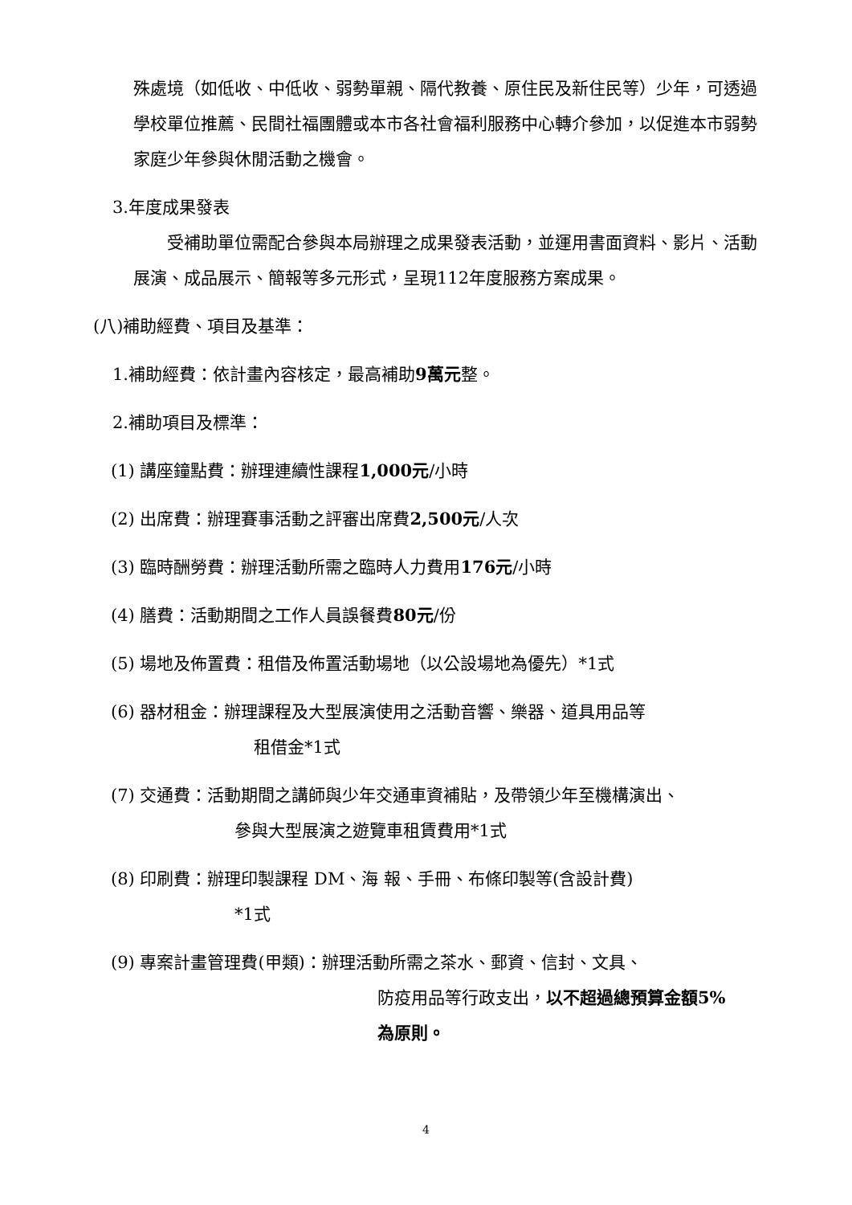殊處境（如低收、中低收、弱勢單親、隔代教養、原住民及新住民等）少年，可透過學校單位推薦、民間社福團體或本市各社會福利服務中心轉介參加，以促進本市弱勢家庭少年參與休閒活動之機會。
3.年度成果發表
　　受補助單位需配合參與本局辦理之成果發表活動，並運用書面資料、影片、活動展演、成品展示、簡報等多元形式，呈現112年度服務方案成果。
(八)補助經費、項目及基準：
1.補助經費：依計畫內容核定，最高補助9萬元整。
2.補助項目及標準：
(1) 講座鐘點費：辦理連續性課程1,000元/小時
(2) 出席費：辦理賽事活動之評審出席費2,500元/人次
(3) 臨時酬勞費：辦理活動所需之臨時人力費用176元/小時
(4) 膳費：活動期間之工作人員誤餐費80元/份
(5) 場地及佈置費：租借及佈置活動場地（以公設場地為優先）*1式
(6) 器材租金：辦理課程及大型展演使用之活動音響、樂器、道具用品等
租借金*1式
(7) 交通費：活動期間之講師與少年交通車資補貼，及帶領少年至機構演出、
參與大型展演之遊覽車租賃費用*1式
(8) 印刷費：辦理印製課程 DM、海 報、手冊、布條印製等(含設計費)
*1式
(9) 專案計畫管理費(甲類)：辦理活動所需之茶水、郵資、信封、文具、
防疫用品等行政支出，以不超過總預算金額5%
為原則。
4